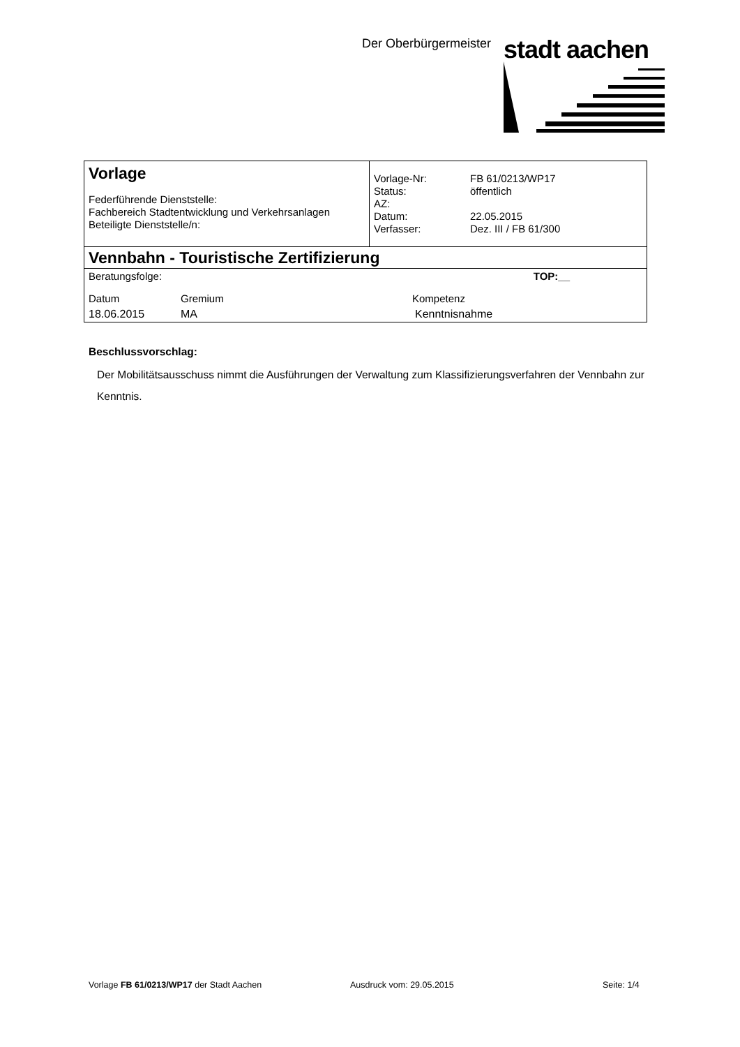Der Oberbürgermeister stadt aachen
| Vorlage Federführende Dienststelle: Fachbereich Stadtentwicklung und Verkehrsanlagen Beteiligte Dienststelle/n: | / Vorlage-Nr: / FB 61/0213/WP17 / / Status: / öffentlich / / AZ: / / / Datum: / 22.05.2015 / / Verfasser: / Dez. III / FB 61/300 / |
| Vennbahn - Touristische Zertifizierung | |
| / Beratungsfolge: / / TOP:__ / / Datum / Gremium / Kompetenz / / 18.06.2015 / MA / Kenntnisnahme / | |
Beschlussvorschlag:
Der Mobilitätsausschuss nimmt die Ausführungen der Verwaltung zum Klassifizierungsverfahren der Vennbahn zur Kenntnis.
Vorlage FB 61/0213/WP17 der Stadt Aachen Ausdruck vom: 29.05.2015 Seite: 1/4